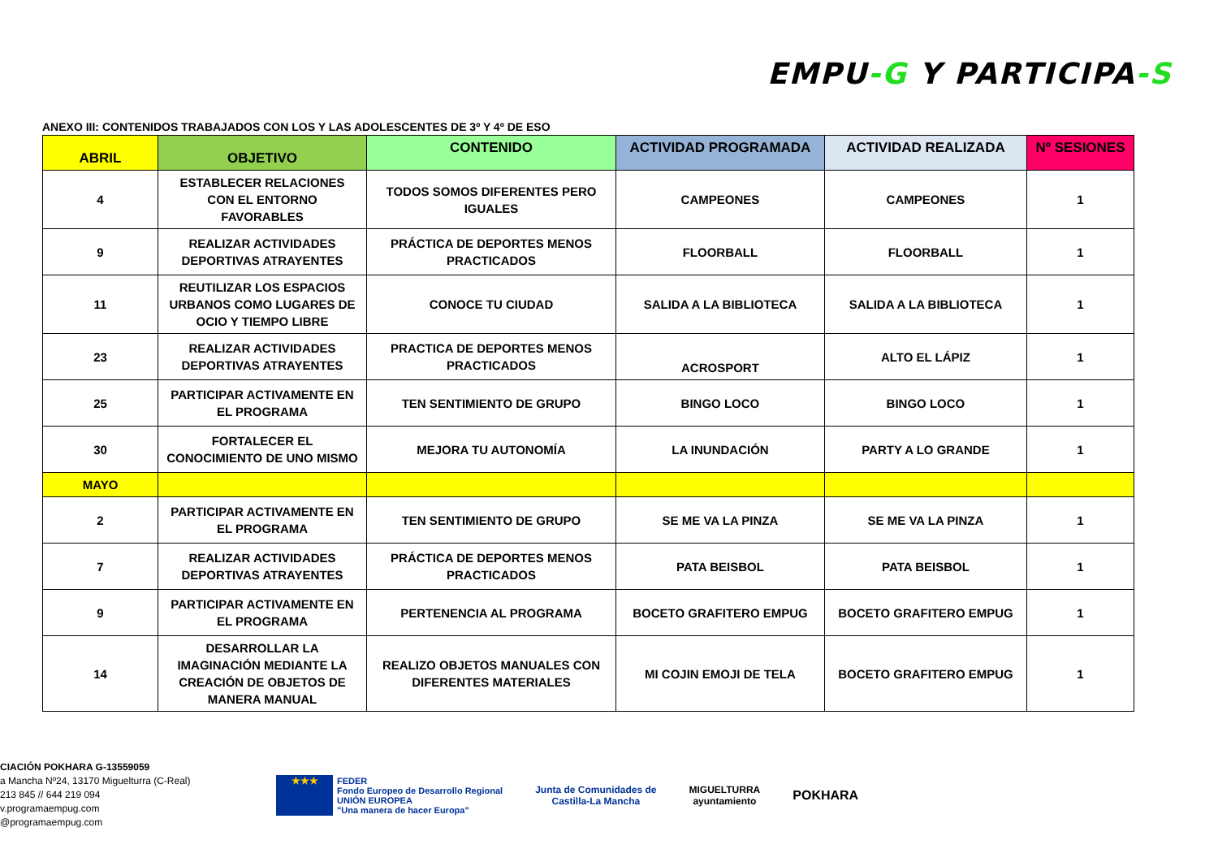EMPU-G Y PARTICIPA-S
ANEXO III: CONTENIDOS TRABAJADOS CON LOS Y LAS ADOLESCENTES DE 3º Y 4º DE ESO
| ABRIL | OBJETIVO | CONTENIDO | ACTIVIDAD PROGRAMADA | ACTIVIDAD REALIZADA | Nº SESIONES |
| --- | --- | --- | --- | --- | --- |
| 4 | ESTABLECER RELACIONES CON EL ENTORNO FAVORABLES | TODOS SOMOS DIFERENTES PERO IGUALES | CAMPEONES | CAMPEONES | 1 |
| 9 | REALIZAR ACTIVIDADES DEPORTIVAS ATRAYENTES | PRÁCTICA DE DEPORTES MENOS PRACTICADOS | FLOORBALL | FLOORBALL | 1 |
| 11 | REUTILIZAR LOS ESPACIOS URBANOS COMO LUGARES DE OCIO Y TIEMPO LIBRE | CONOCE TU CIUDAD | SALIDA A LA BIBLIOTECA | SALIDA A LA BIBLIOTECA | 1 |
| 23 | REALIZAR ACTIVIDADES DEPORTIVAS ATRAYENTES | PRACTICA DE DEPORTES MENOS PRACTICADOS | ACROSPORT | ALTO EL LÁPIZ | 1 |
| 25 | PARTICIPAR ACTIVAMENTE EN EL PROGRAMA | TEN SENTIMIENTO DE GRUPO | BINGO LOCO | BINGO LOCO | 1 |
| 30 | FORTALECER EL CONOCIMIENTO DE UNO MISMO | MEJORA TU AUTONOMÍA | LA INUNDACIÓN | PARTY A LO GRANDE | 1 |
| MAYO | | | | | |
| 2 | PARTICIPAR ACTIVAMENTE EN EL PROGRAMA | TEN SENTIMIENTO DE GRUPO | SE ME VA LA PINZA | SE ME VA LA PINZA | 1 |
| 7 | REALIZAR ACTIVIDADES DEPORTIVAS ATRAYENTES | PRÁCTICA DE DEPORTES MENOS PRACTICADOS | PATA BEISBOL | PATA BEISBOL | 1 |
| 9 | PARTICIPAR ACTIVAMENTE EN EL PROGRAMA | PERTENENCIA AL PROGRAMA | BOCETO GRAFITERO EMPUG | BOCETO GRAFITERO EMPUG | 1 |
| 14 | DESARROLLAR LA IMAGINACIÓN MEDIANTE LA CREACIÓN DE OBJETOS DE MANERA MANUAL | REALIZO OBJETOS MANUALES CON DIFERENTES MATERIALES | MI COJIN EMOJI DE TELA | BOCETO GRAFITERO EMPUG | 1 |
CIACIÓN POKHARA G-13559059
a Mancha Nº24, 13170 Miguelturra (C-Real)
213 845 // 644 219 094
v.programaempug.com
@programaempug.com
★★★
FEDER
Fondo Europeo de Desarrollo Regional
UNIÓN EUROPEA
"Una manera de hacer Europa"
Junta de Comunidades de
Castilla-La Mancha
MIGUELTURRA
ayuntamiento
POKHARA